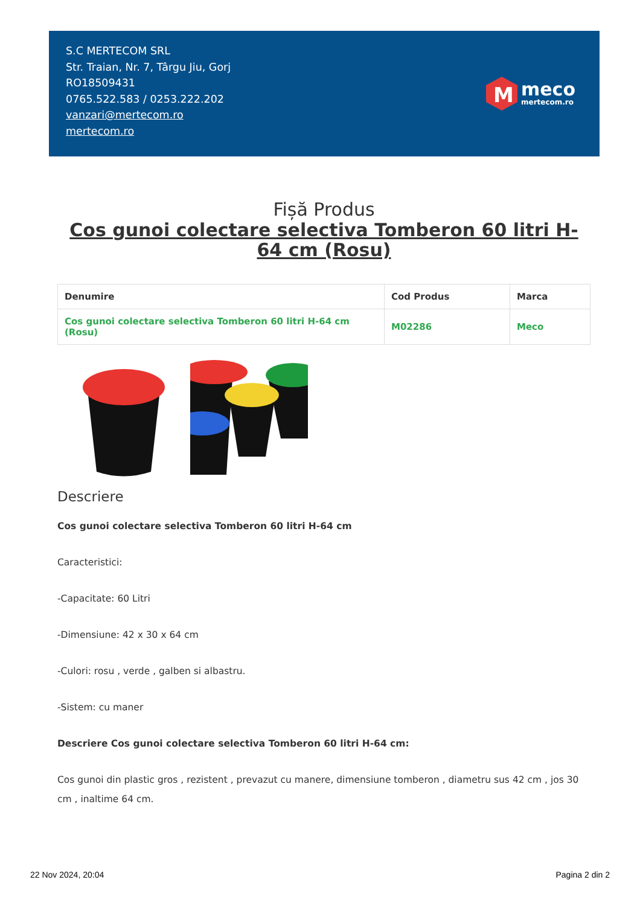S.C MERTECOM SRL
Str. Traian, Nr. 7, Târgu Jiu, Gorj
RO18509431
0765.522.583 / 0253.222.202
vanzari@mertecom.ro
mertecom.ro
M
meco
mertecom.ro
Fișă Produs
Cos gunoi colectare selectiva Tomberon 60 litri H-64 cm (Rosu)
| Denumire | Cod Produs | Marca |
| --- | --- | --- |
| Cos gunoi colectare selectiva Tomberon 60 litri H-64 cm (Rosu) | M02286 | Meco |
Descriere
Cos gunoi colectare selectiva Tomberon 60 litri H-64 cm
Caracteristici:
-Capacitate: 60 Litri
-Dimensiune: 42 x 30 x 64 cm
-Culori: rosu , verde , galben si albastru.
-Sistem: cu maner
Descriere Cos gunoi colectare selectiva Tomberon 60 litri H-64 cm:
Cos gunoi din plastic gros , rezistent , prevazut cu manere, dimensiune tomberon , diametru sus 42 cm , jos 30 cm , inaltime 64 cm.
22 Nov 2024, 20:04 Pagina 2 din 2